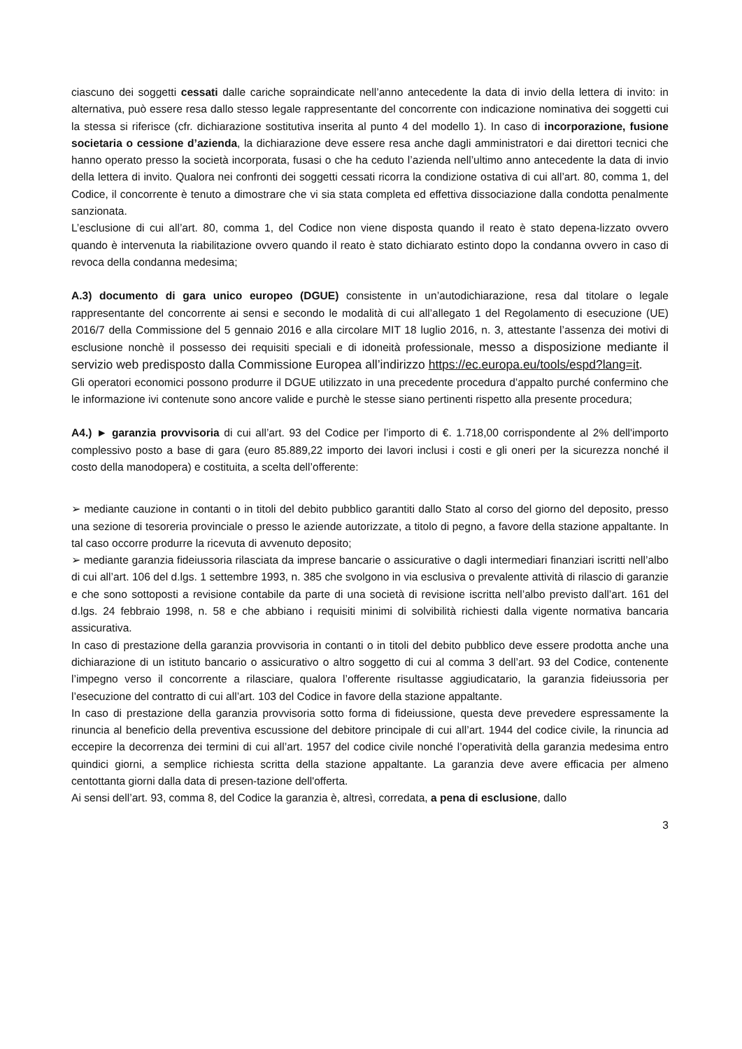ciascuno dei soggetti cessati dalle cariche sopraindicate nell’anno antecedente la data di invio della lettera di invito: in alternativa, può essere resa dallo stesso legale rappresentante del concorrente con indicazione nominativa dei soggetti cui la stessa si riferisce (cfr. dichiarazione sostitutiva inserita al punto 4 del modello 1). In caso di incorporazione, fusione societaria o cessione d’azienda, la dichiarazione deve essere resa anche dagli amministratori e dai direttori tecnici che hanno operato presso la società incorporata, fusasi o che ha ceduto l’azienda nell’ultimo anno antecedente la data di invio della lettera di invito. Qualora nei confronti dei soggetti cessati ricorra la condizione ostativa di cui all’art. 80, comma 1, del Codice, il concorrente è tenuto a dimostrare che vi sia stata completa ed effettiva dissociazione dalla condotta penalmente sanzionata.
L’esclusione di cui all’art. 80, comma 1, del Codice non viene disposta quando il reato è stato depena-lizzato ovvero quando è intervenuta la riabilitazione ovvero quando il reato è stato dichiarato estinto dopo la condanna ovvero in caso di revoca della condanna medesima;
A.3) documento di gara unico europeo (DGUE) consistente in un’autodichiarazione, resa dal titolare o legale rappresentante del concorrente ai sensi e secondo le modalità di cui all’allegato 1 del Regolamento di esecuzione (UE) 2016/7 della Commissione del 5 gennaio 2016 e alla circolare MIT 18 luglio 2016, n. 3, attestante l’assenza dei motivi di esclusione nonchè il possesso dei requisiti speciali e di idoneità professionale, messo a disposizione mediante il servizio web predisposto dalla Commissione Europea all’indirizzo https://ec.europa.eu/tools/espd?lang=it.
Gli operatori economici possono produrre il DGUE utilizzato in una precedente procedura d’appalto purché confermino che le informazione ivi contenute sono ancore valide e purchè le stesse siano pertinenti rispetto alla presente procedura;
A4.) ► garanzia provvisoria di cui all’art. 93 del Codice per l’importo di €. 1.718,00 corrispondente al 2% dell'importo complessivo posto a base di gara (euro 85.889,22 importo dei lavori inclusi i costi e gli oneri per la sicurezza nonché il costo della manodopera) e costituita, a scelta dell’offerente:
➢ mediante cauzione in contanti o in titoli del debito pubblico garantiti dallo Stato al corso del giorno del deposito, presso una sezione di tesoreria provinciale o presso le aziende autorizzate, a titolo di pegno, a favore della stazione appaltante. In tal caso occorre produrre la ricevuta di avvenuto deposito;
➢ mediante garanzia fideiussoria rilasciata da imprese bancarie o assicurative o dagli intermediari finanziari iscritti nell’albo di cui all’art. 106 del d.lgs. 1 settembre 1993, n. 385 che svolgono in via esclusiva o prevalente attività di rilascio di garanzie e che sono sottoposti a revisione contabile da parte di una società di revisione iscritta nell’albo previsto dall’art. 161 del d.lgs. 24 febbraio 1998, n. 58 e che abbiano i requisiti minimi di solvibilità richiesti dalla vigente normativa bancaria assicurativa.
In caso di prestazione della garanzia provvisoria in contanti o in titoli del debito pubblico deve essere prodotta anche una dichiarazione di un istituto bancario o assicurativo o altro soggetto di cui al comma 3 dell’art. 93 del Codice, contenente l’impegno verso il concorrente a rilasciare, qualora l’offerente risultasse aggiudicatario, la garanzia fideiussoria per l’esecuzione del contratto di cui all’art. 103 del Codice in favore della stazione appaltante.
In caso di prestazione della garanzia provvisoria sotto forma di fideiussione, questa deve prevedere espressamente la rinuncia al beneficio della preventiva escussione del debitore principale di cui all’art. 1944 del codice civile, la rinuncia ad eccepire la decorrenza dei termini di cui all’art. 1957 del codice civile nonché l’operatività della garanzia medesima entro quindici giorni, a semplice richiesta scritta della stazione appaltante. La garanzia deve avere efficacia per almeno centottanta giorni dalla data di presen-tazione dell'offerta.
Ai sensi dell’art. 93, comma 8, del Codice la garanzia è, altresì, corredata, a pena di esclusione, dallo
3